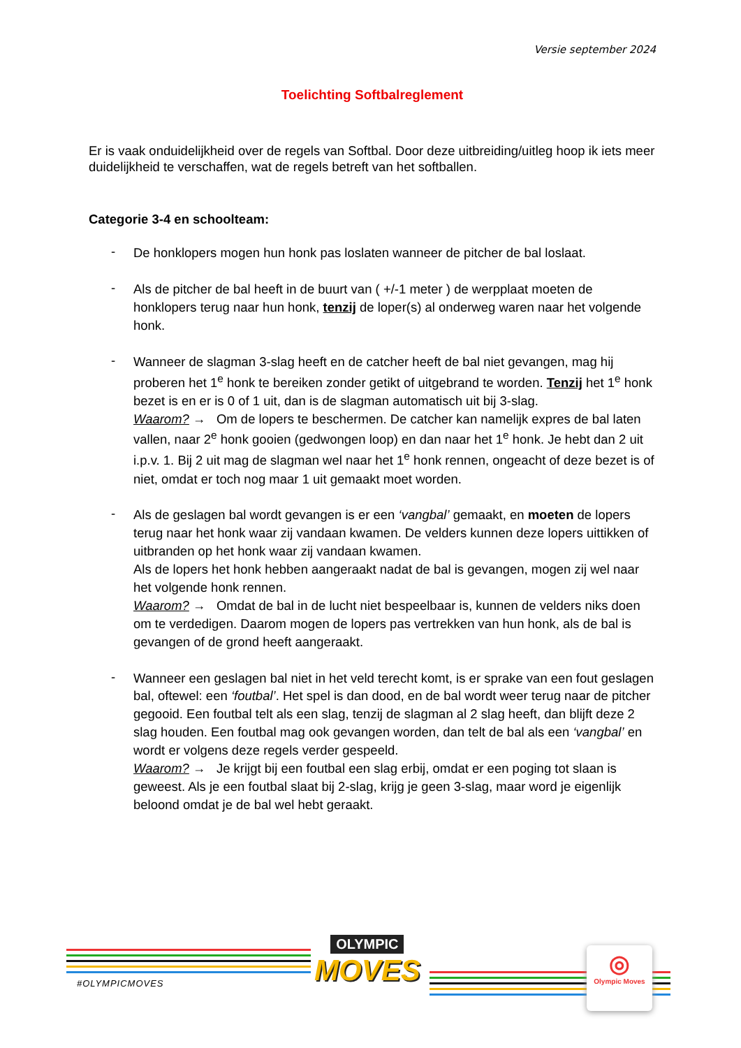Versie september 2024
Toelichting Softbalreglement
Er is vaak onduidelijkheid over de regels van Softbal. Door deze uitbreiding/uitleg hoop ik iets meer duidelijkheid te verschaffen, wat de regels betreft van het softballen.
Categorie 3-4 en schoolteam:
- De honklopers mogen hun honk pas loslaten wanneer de pitcher de bal loslaat.
- Als de pitcher de bal heeft in de buurt van ( +/-1 meter ) de werpplaat moeten de honklopers terug naar hun honk, tenzij de loper(s) al onderweg waren naar het volgende honk.
- Wanneer de slagman 3-slag heeft en de catcher heeft de bal niet gevangen, mag hij proberen het 1<sup>e</sup> honk te bereiken zonder getikt of uitgebrand te worden. Tenzij het 1<sup>e</sup> honk bezet is en er is 0 of 1 uit, dan is de slagman automatisch uit bij 3-slag.
Waarom? → Om de lopers te beschermen. De catcher kan namelijk expres de bal laten vallen, naar 2<sup>e</sup> honk gooien (gedwongen loop) en dan naar het 1<sup>e</sup> honk. Je hebt dan 2 uit i.p.v. 1. Bij 2 uit mag de slagman wel naar het 1<sup>e</sup> honk rennen, ongeacht of deze bezet is of niet, omdat er toch nog maar 1 uit gemaakt moet worden.
- Als de geslagen bal wordt gevangen is er een ‘vangbal’ gemaakt, en moeten de lopers terug naar het honk waar zij vandaan kwamen. De velders kunnen deze lopers uittikken of uitbranden op het honk waar zij vandaan kwamen.
Als de lopers het honk hebben aangeraakt nadat de bal is gevangen, mogen zij wel naar het volgende honk rennen.
Waarom? → Omdat de bal in de lucht niet bespeelbaar is, kunnen de velders niks doen om te verdedigen. Daarom mogen de lopers pas vertrekken van hun honk, als de bal is gevangen of de grond heeft aangeraakt.
- Wanneer een geslagen bal niet in het veld terecht komt, is er sprake van een fout geslagen bal, oftewel: een ‘foutbal’. Het spel is dan dood, en de bal wordt weer terug naar de pitcher gegooid. Een foutbal telt als een slag, tenzij de slagman al 2 slag heeft, dan blijft deze 2 slag houden. Een foutbal mag ook gevangen worden, dan telt de bal als een ‘vangbal’ en wordt er volgens deze regels verder gespeeld.
Waarom? → Je krijgt bij een foutbal een slag erbij, omdat er een poging tot slaan is geweest. Als je een foutbal slaat bij 2-slag, krijg je geen 3-slag, maar word je eigenlijk beloond omdat je de bal wel hebt geraakt.
#OLYMPICMOVES
OLYMPIC
MOVES
◎
Olympic Moves